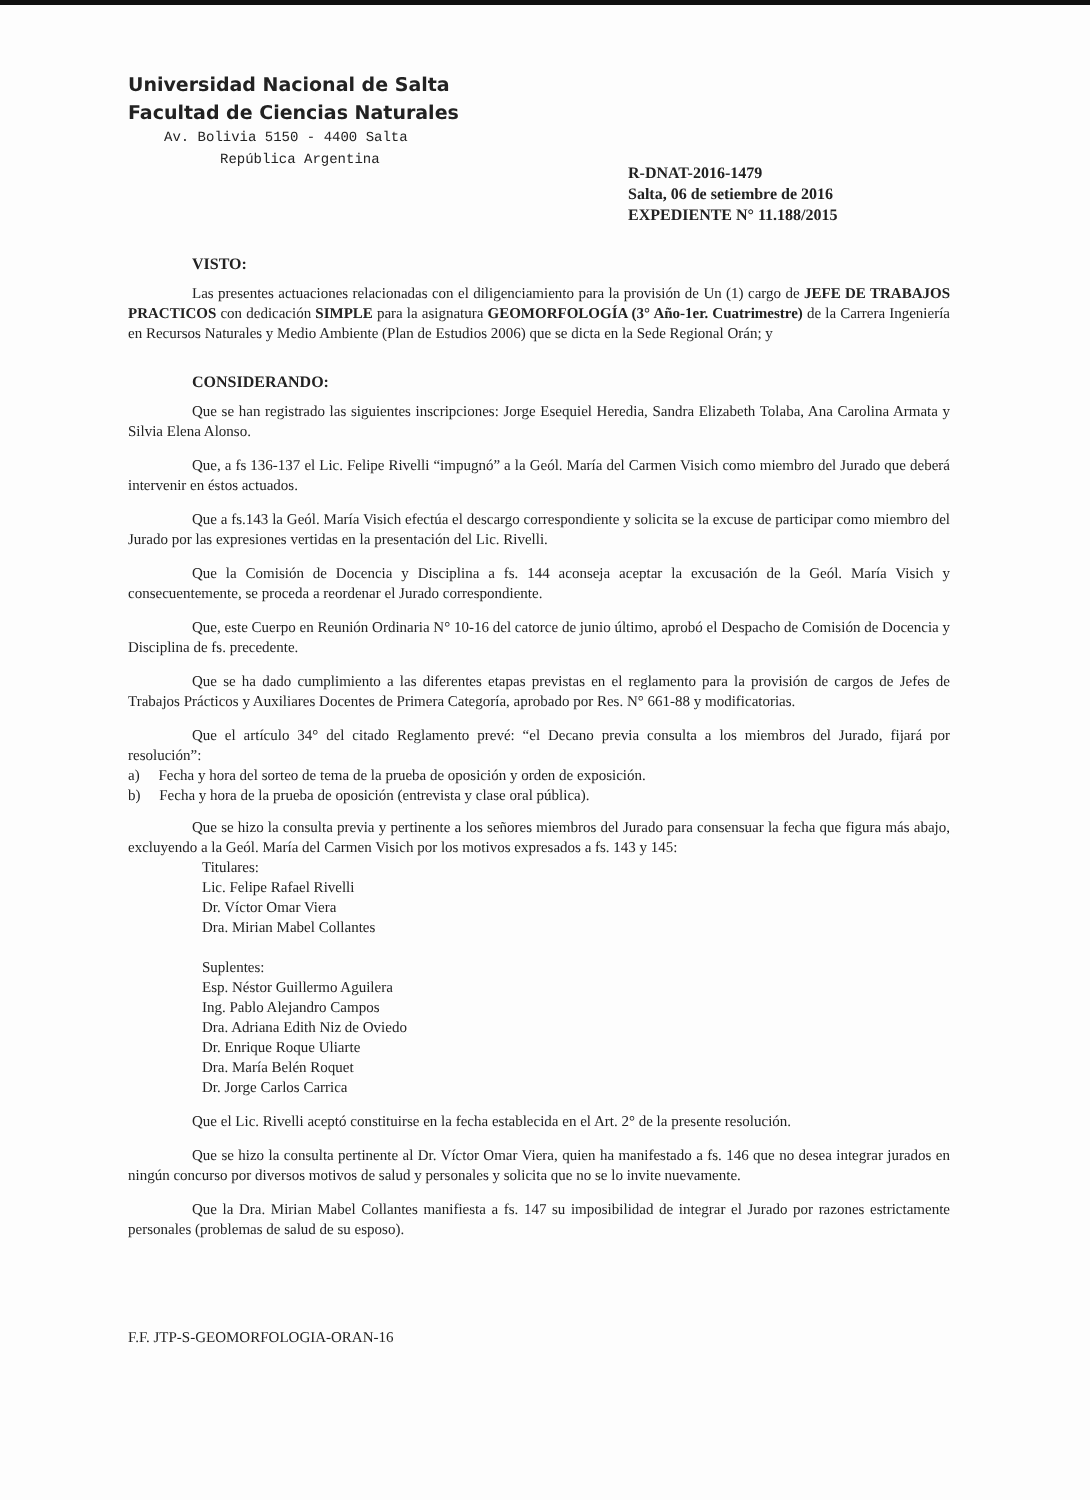Universidad Nacional de Salta
Facultad de Ciencias Naturales
Av. Bolivia 5150 - 4400 Salta
República Argentina
R-DNAT-2016-1479
Salta, 06 de setiembre de 2016
EXPEDIENTE N° 11.188/2015
VISTO:
Las presentes actuaciones relacionadas con el diligenciamiento para la provisión de Un (1) cargo de JEFE DE TRABAJOS PRACTICOS con dedicación SIMPLE para la asignatura GEOMORFOLOGÍA (3° Año-1er. Cuatrimestre) de la Carrera Ingeniería en Recursos Naturales y Medio Ambiente (Plan de Estudios 2006) que se dicta en la Sede Regional Orán; y
CONSIDERANDO:
Que se han registrado las siguientes inscripciones: Jorge Esequiel Heredia, Sandra Elizabeth Tolaba, Ana Carolina Armata y Silvia Elena Alonso.
Que, a fs 136-137 el Lic. Felipe Rivelli “impugnó” a la Geól. María del Carmen Visich como miembro del Jurado que deberá intervenir en éstos actuados.
Que a fs.143 la Geól. María Visich efectúa el descargo correspondiente y solicita se la excuse de participar como miembro del Jurado por las expresiones vertidas en la presentación del Lic. Rivelli.
Que la Comisión de Docencia y Disciplina a fs. 144 aconseja aceptar la excusación de la Geól. María Visich y consecuentemente, se proceda a reordenar el Jurado correspondiente.
Que, este Cuerpo en Reunión Ordinaria N° 10-16 del catorce de junio último, aprobó el Despacho de Comisión de Docencia y Disciplina de fs. precedente.
Que se ha dado cumplimiento a las diferentes etapas previstas en el reglamento para la provisión de cargos de Jefes de Trabajos Prácticos y Auxiliares Docentes de Primera Categoría, aprobado por Res. N° 661-88 y modificatorias.
Que el artículo 34° del citado Reglamento prevé: “el Decano previa consulta a los miembros del Jurado, fijará por resolución”:
a) Fecha y hora del sorteo de tema de la prueba de oposición y orden de exposición.
b) Fecha y hora de la prueba de oposición (entrevista y clase oral pública).
Que se hizo la consulta previa y pertinente a los señores miembros del Jurado para consensuar la fecha que figura más abajo, excluyendo a la Geól. María del Carmen Visich por los motivos expresados a fs. 143 y 145:
Titulares:
Lic. Felipe Rafael Rivelli
Dr. Víctor Omar Viera
Dra. Mirian Mabel Collantes
Suplentes:
Esp. Néstor Guillermo Aguilera
Ing. Pablo Alejandro Campos
Dra. Adriana Edith Niz de Oviedo
Dr. Enrique Roque Uliarte
Dra. María Belén Roquet
Dr. Jorge Carlos Carrica
Que el Lic. Rivelli aceptó constituirse en la fecha establecida en el Art. 2° de la presente resolución.
Que se hizo la consulta pertinente al Dr. Víctor Omar Viera, quien ha manifestado a fs. 146 que no desea integrar jurados en ningún concurso por diversos motivos de salud y personales y solicita que no se lo invite nuevamente.
Que la Dra. Mirian Mabel Collantes manifiesta a fs. 147 su imposibilidad de integrar el Jurado por razones estrictamente personales (problemas de salud de su esposo).
F.F. JTP-S-GEOMORFOLOGIA-ORAN-16